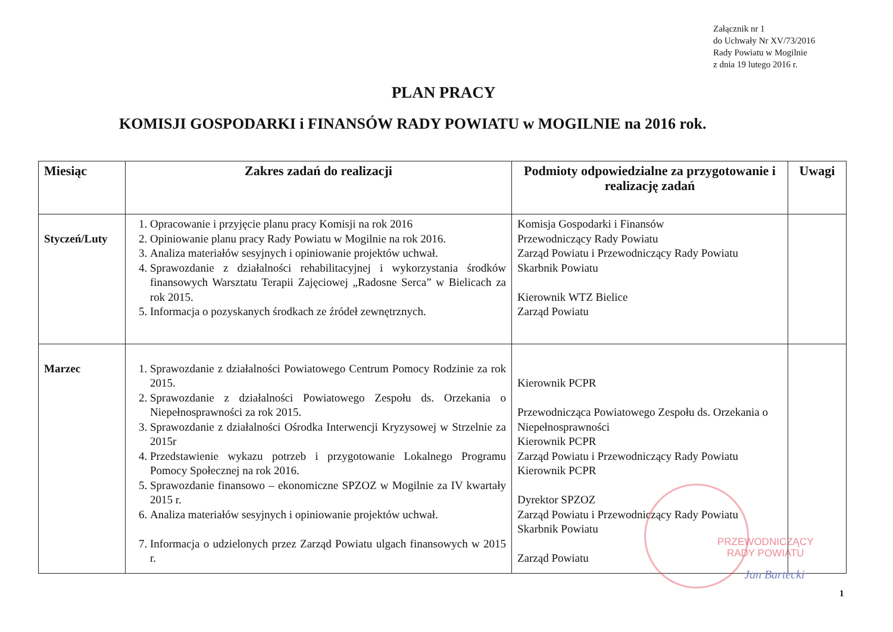Załącznik nr 1
do Uchwały Nr XV/73/2016
Rady Powiatu w Mogilnie
z dnia 19 lutego 2016 r.
PLAN PRACY
KOMISJI GOSPODARKI i FINANSÓW RADY POWIATU w MOGILNIE na 2016 rok.
| Miesiąc | Zakres zadań do realizacji | Podmioty odpowiedzialne za przygotowanie i realizację zadań | Uwagi |
| --- | --- | --- | --- |
| Styczeń/Luty | 1. Opracowanie i przyjęcie planu pracy Komisji na rok 2016 2. Opiniowanie planu pracy Rady Powiatu w Mogilnie na rok 2016. 3. Analiza materiałów sesyjnych i opiniowanie projektów uchwał. 4. Sprawozdanie z działalności rehabilitacyjnej i wykorzystania środków finansowych Warsztatu Terapii Zajęciowej „Radosne Serca” w Bielicach za rok 2015. 5. Informacja o pozyskanych środkach ze źródeł zewnętrznych. | Komisja Gospodarki i Finansów Przewodniczący Rady Powiatu Zarząd Powiatu i Przewodniczący Rady Powiatu Skarbnik Powiatu Kierownik WTZ Bielice Zarząd Powiatu | |
| Marzec | 1. Sprawozdanie z działalności Powiatowego Centrum Pomocy Rodzinie za rok 2015. 2. Sprawozdanie z działalności Powiatowego Zespołu ds. Orzekania o Niepełnosprawności za rok 2015. 3. Sprawozdanie z działalności Ośrodka Interwencji Kryzysowej w Strzelnie za 2015r 4. Przedstawienie wykazu potrzeb i przygotowanie Lokalnego Programu Pomocy Społecznej na rok 2016. 5. Sprawozdanie finansowo – ekonomiczne SPZOZ w Mogilnie za IV kwartały 2015 r. 6. Analiza materiałów sesyjnych i opiniowanie projektów uchwał. 7. Informacja o udzielonych przez Zarząd Powiatu ulgach finansowych w 2015 r. | Kierownik PCPR Przewodnicząca Powiatowego Zespołu ds. Orzekania o Niepełnosprawności Kierownik PCPR Zarząd Powiatu i Przewodniczący Rady Powiatu Kierownik PCPR Dyrektor SPZOZ Zarząd Powiatu i Przewodniczący Rady Powiatu Skarbnik Powiatu Zarząd Powiatu | |
PRZEWODNICZĄCY
RADY POWIATU
Jan Bartecki
1